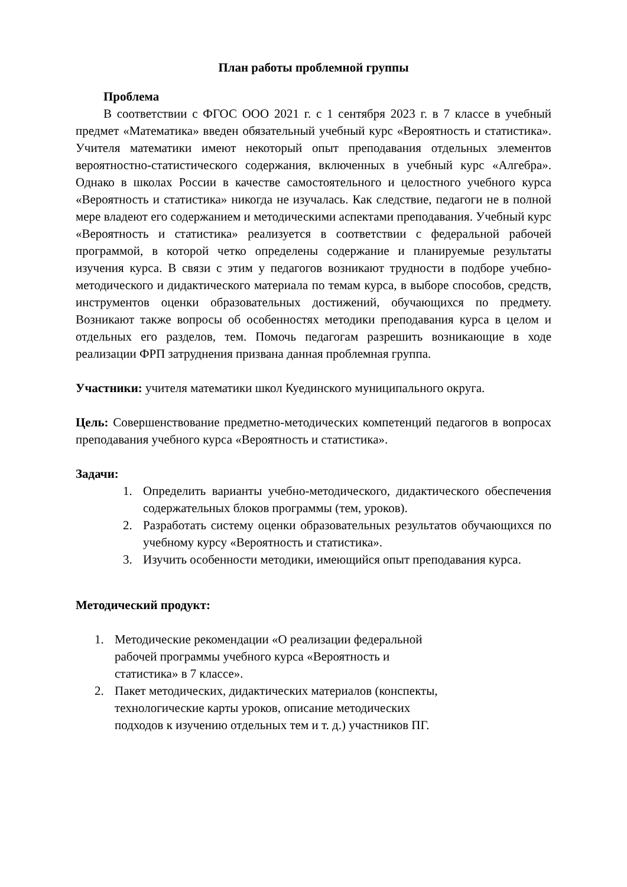План работы проблемной группы
Проблема
В соответствии с ФГОС ООО 2021 г. с 1 сентября 2023 г. в 7 классе в учебный предмет «Математика» введен обязательный учебный курс «Вероятность и статистика». Учителя математики имеют некоторый опыт преподавания отдельных элементов вероятностно-статистического содержания, включенных в учебный курс «Алгебра». Однако в школах России в качестве самостоятельного и целостного учебного курса «Вероятность и статистика» никогда не изучалась. Как следствие, педагоги не в полной мере владеют его содержанием и методическими аспектами преподавания. Учебный курс «Вероятность и статистика» реализуется в соответствии с федеральной рабочей программой, в которой четко определены содержание и планируемые результаты изучения курса. В связи с этим у педагогов возникают трудности в подборе учебно-методического и дидактического материала по темам курса, в выборе способов, средств, инструментов оценки образовательных достижений, обучающихся по предмету. Возникают также вопросы об особенностях методики преподавания курса в целом и отдельных его разделов, тем. Помочь педагогам разрешить возникающие в ходе реализации ФРП затруднения призвана данная проблемная группа.
Участники: учителя математики школ Куединского муниципального округа.
Цель: Совершенствование предметно-методических компетенций педагогов в вопросах преподавания учебного курса «Вероятность и статистика».
Задачи:
1. Определить варианты учебно-методического, дидактического обеспечения содержательных блоков программы (тем, уроков).
2. Разработать систему оценки образовательных результатов обучающихся по учебному курсу «Вероятность и статистика».
3. Изучить особенности методики, имеющийся опыт преподавания курса.
Методический продукт:
1. Методические рекомендации «О реализации федеральной рабочей программы учебного курса «Вероятность и статистика» в 7 классе».
2. Пакет методических, дидактических материалов (конспекты, технологические карты уроков, описание методических подходов к изучению отдельных тем и т. д.) участников ПГ.